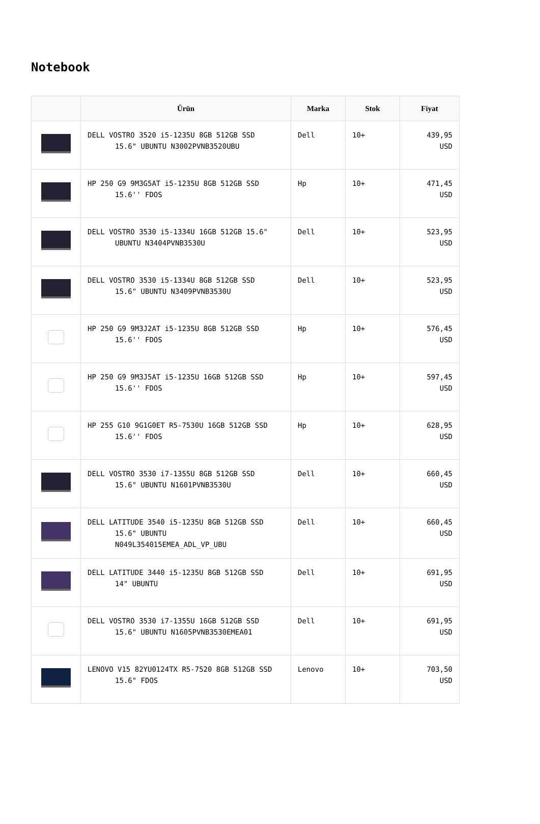Notebook
| | Ürün | Marka | Stok | Fiyat |
| --- | --- | --- | --- | --- |
| | DELL VOSTRO 3520 i5-1235U 8GB 512GB SSD 15.6" UBUNTU N3002PVNB3520UBU | Dell | 10+ | 439,95 USD |
| | HP 250 G9 9M3G5AT i5-1235U 8GB 512GB SSD 15.6'' FDOS | Hp | 10+ | 471,45 USD |
| | DELL VOSTRO 3530 i5-1334U 16GB 512GB 15.6" UBUNTU N3404PVNB3530U | Dell | 10+ | 523,95 USD |
| | DELL VOSTRO 3530 i5-1334U 8GB 512GB SSD 15.6" UBUNTU N3409PVNB3530U | Dell | 10+ | 523,95 USD |
| | HP 250 G9 9M3J2AT i5-1235U 8GB 512GB SSD 15.6'' FDOS | Hp | 10+ | 576,45 USD |
| | HP 250 G9 9M3J5AT i5-1235U 16GB 512GB SSD 15.6'' FDOS | Hp | 10+ | 597,45 USD |
| | HP 255 G10 9G1G0ET R5-7530U 16GB 512GB SSD 15.6'' FDOS | Hp | 10+ | 628,95 USD |
| | DELL VOSTRO 3530 i7-1355U 8GB 512GB SSD 15.6" UBUNTU N1601PVNB3530U | Dell | 10+ | 660,45 USD |
| | DELL LATITUDE 3540 i5-1235U 8GB 512GB SSD 15.6" UBUNTU N049L354015EMEA_ADL_VP_UBU | Dell | 10+ | 660,45 USD |
| | DELL LATITUDE 3440 i5-1235U 8GB 512GB SSD 14" UBUNTU | Dell | 10+ | 691,95 USD |
| | DELL VOSTRO 3530 i7-1355U 16GB 512GB SSD 15.6" UBUNTU N1605PVNB3530EMEA01 | Dell | 10+ | 691,95 USD |
| | LENOVO V15 82YU0124TX R5-7520 8GB 512GB SSD 15.6" FDOS | Lenovo | 10+ | 703,50 USD |